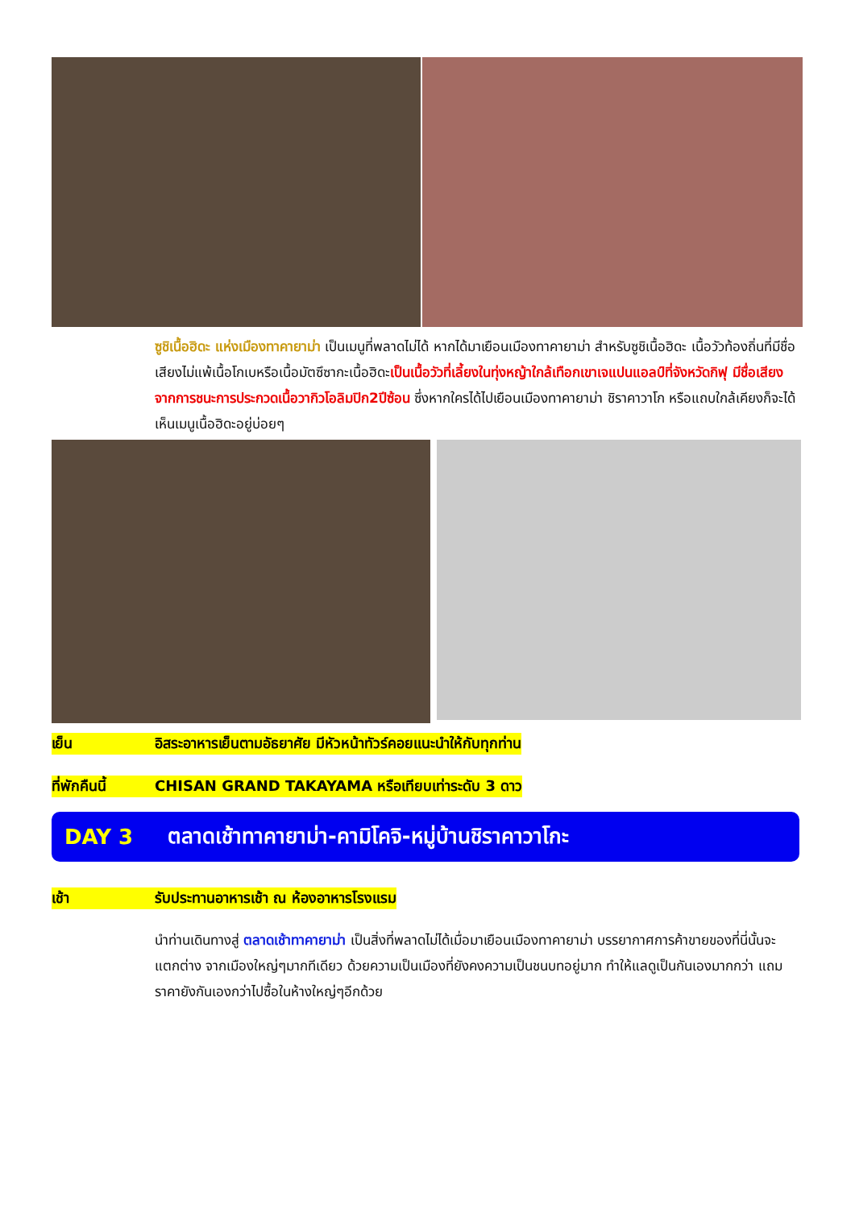ซูชิเนื้อฮิดะ แห่งเมืองทาคายาม่า เป็นเมนูที่พลาดไม่ได้ หากได้มาเยือนเมืองทาคายาม่า สำหรับซูชิเนื้อฮิดะ เนื้อวัวท้องถิ่นที่มีชื่อเสียงไม่แพ้เนื้อโกเบหรือเนื้อมัตซึซากะเนื้อฮิดะเป็นเนื้อวัวที่เลี้ยงในทุ่งหญ้าใกล้เทือกเขาเจแปนแอลป์ที่จังหวัดกิฟุ มีชื่อเสียงจากการชนะการประกวดเนื้อวากิวโอลิมปิก2ปีซ้อน ซึ่งหากใครได้ไปเยือนเมืองทาคายาม่า ชิราคาวาโก หรือแถบใกล้เคียงก็จะได้เห็นเมนูเนื้อฮิดะอยู่บ่อยๆ
เย็น อิสระอาหารเย็นตามอัธยาศัย มีหัวหน้าทัวร์คอยแนะนำให้กับทุกท่าน
ที่พักคืนนี้ CHISAN GRAND TAKAYAMA หรือเทียบเท่าระดับ 3 ดาว
DAY 3 ตลาดเช้าทาคายาม่า-คามิโคจิ-หมู่บ้านชิราคาวาโกะ
เช้า รับประทานอาหารเช้า ณ ห้องอาหารโรงแรม
นำท่านเดินทางสู่ ตลาดเช้าทาคายาม่า เป็นสิ่งที่พลาดไม่ได้เมื่อมาเยือนเมืองทาคายาม่า บรรยากาศการค้าขายของที่นี่นั้นจะแตกต่าง จากเมืองใหญ่ๆมากทีเดียว ด้วยความเป็นเมืองที่ยังคงความเป็นชนบทอยู่มาก ทำให้แลดูเป็นกันเองมากกว่า แถมราคายังกันเองกว่าไปซื้อในห้างใหญ่ๆอีกด้วย